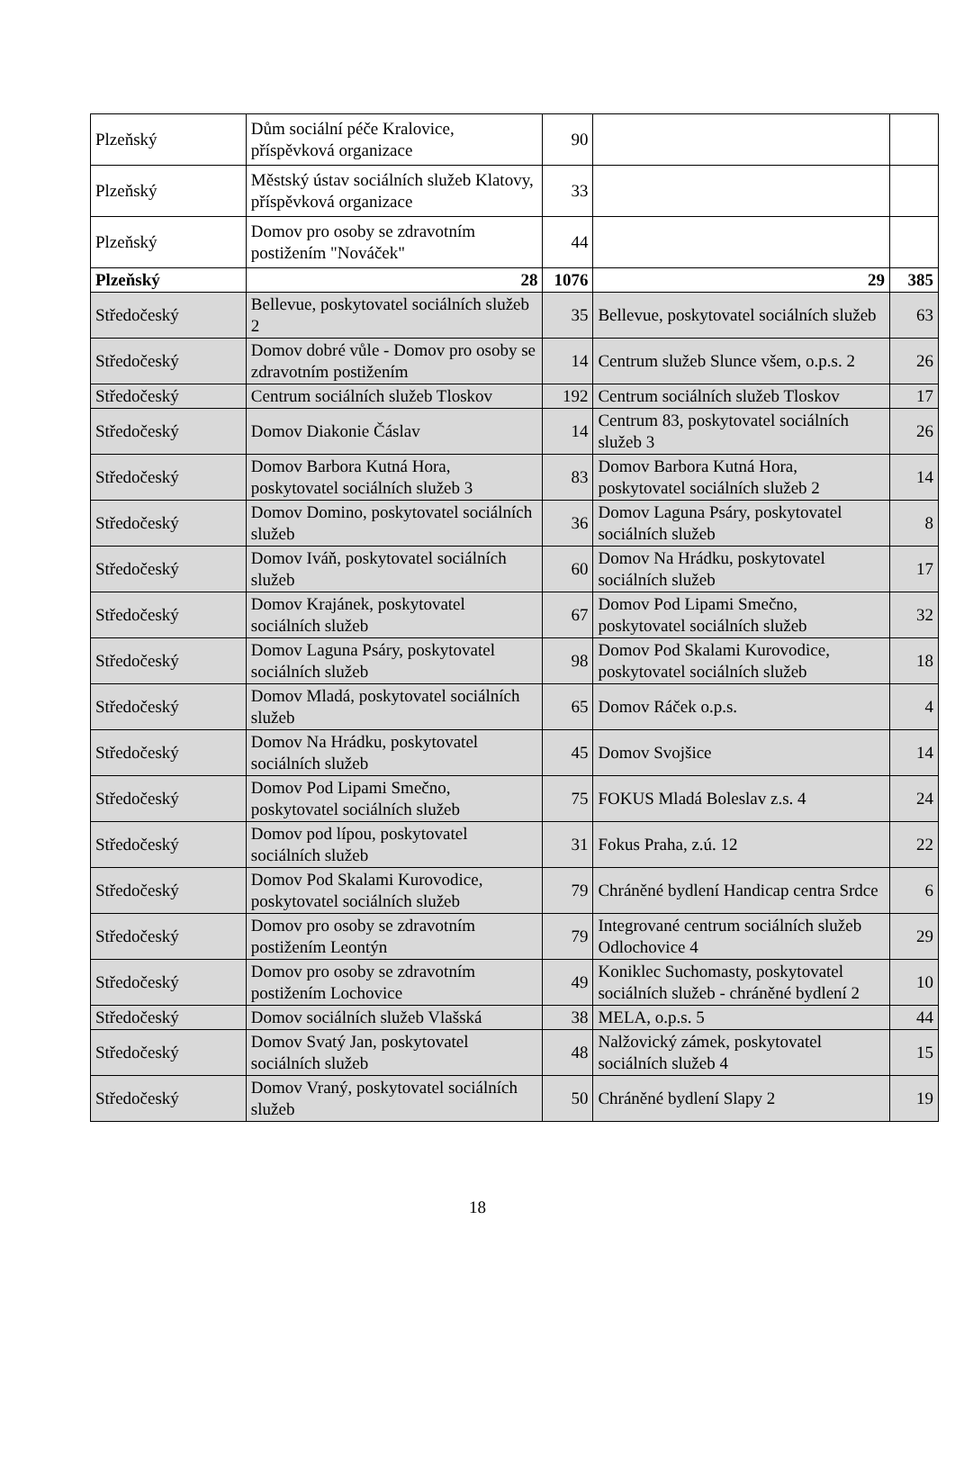| Plzeňský | Dům sociální péče Kralovice, příspěvková organizace | 90 | | |
| Plzeňský | Městský ústav sociálních služeb Klatovy, příspěvková organizace | 33 | | |
| Plzeňský | Domov pro osoby se zdravotním postižením "Nováček" | 44 | | |
| Plzeňský | 28 | 1076 | 29 | 385 |
| Středočeský | Bellevue, poskytovatel sociálních služeb 2 | 35 | Bellevue, poskytovatel sociálních služeb | 63 |
| Středočeský | Domov dobré vůle - Domov pro osoby se zdravotním postižením | 14 | Centrum služeb Slunce všem, o.p.s. 2 | 26 |
| Středočeský | Centrum sociálních služeb Tloskov | 192 | Centrum sociálních služeb Tloskov | 17 |
| Středočeský | Domov Diakonie Čáslav | 14 | Centrum 83, poskytovatel sociálních služeb 3 | 26 |
| Středočeský | Domov Barbora Kutná Hora, poskytovatel sociálních služeb 3 | 83 | Domov Barbora Kutná Hora, poskytovatel sociálních služeb 2 | 14 |
| Středočeský | Domov Domino, poskytovatel sociálních služeb | 36 | Domov Laguna Psáry, poskytovatel sociálních služeb | 8 |
| Středočeský | Domov Iváň, poskytovatel sociálních služeb | 60 | Domov Na Hrádku, poskytovatel sociálních služeb | 17 |
| Středočeský | Domov Krajánek, poskytovatel sociálních služeb | 67 | Domov Pod Lipami Smečno, poskytovatel sociálních služeb | 32 |
| Středočeský | Domov Laguna Psáry, poskytovatel sociálních služeb | 98 | Domov Pod Skalami Kurovodice, poskytovatel sociálních služeb | 18 |
| Středočeský | Domov Mladá, poskytovatel sociálních služeb | 65 | Domov Ráček o.p.s. | 4 |
| Středočeský | Domov Na Hrádku, poskytovatel sociálních služeb | 45 | Domov Svojšice | 14 |
| Středočeský | Domov Pod Lipami Smečno, poskytovatel sociálních služeb | 75 | FOKUS Mladá Boleslav z.s. 4 | 24 |
| Středočeský | Domov pod lípou, poskytovatel sociálních služeb | 31 | Fokus Praha, z.ú. 12 | 22 |
| Středočeský | Domov Pod Skalami Kurovodice, poskytovatel sociálních služeb | 79 | Chráněné bydlení Handicap centra Srdce | 6 |
| Středočeský | Domov pro osoby se zdravotním postižením Leontýn | 79 | Integrované centrum sociálních služeb Odlochovice 4 | 29 |
| Středočeský | Domov pro osoby se zdravotním postižením Lochovice | 49 | Koniklec Suchomasty, poskytovatel sociálních služeb - chráněné bydlení 2 | 10 |
| Středočeský | Domov sociálních služeb Vlašská | 38 | MELA, o.p.s. 5 | 44 |
| Středočeský | Domov Svatý Jan, poskytovatel sociálních služeb | 48 | Nalžovický zámek, poskytovatel sociálních služeb 4 | 15 |
| Středočeský | Domov Vraný, poskytovatel sociálních služeb | 50 | Chráněné bydlení Slapy 2 | 19 |
18